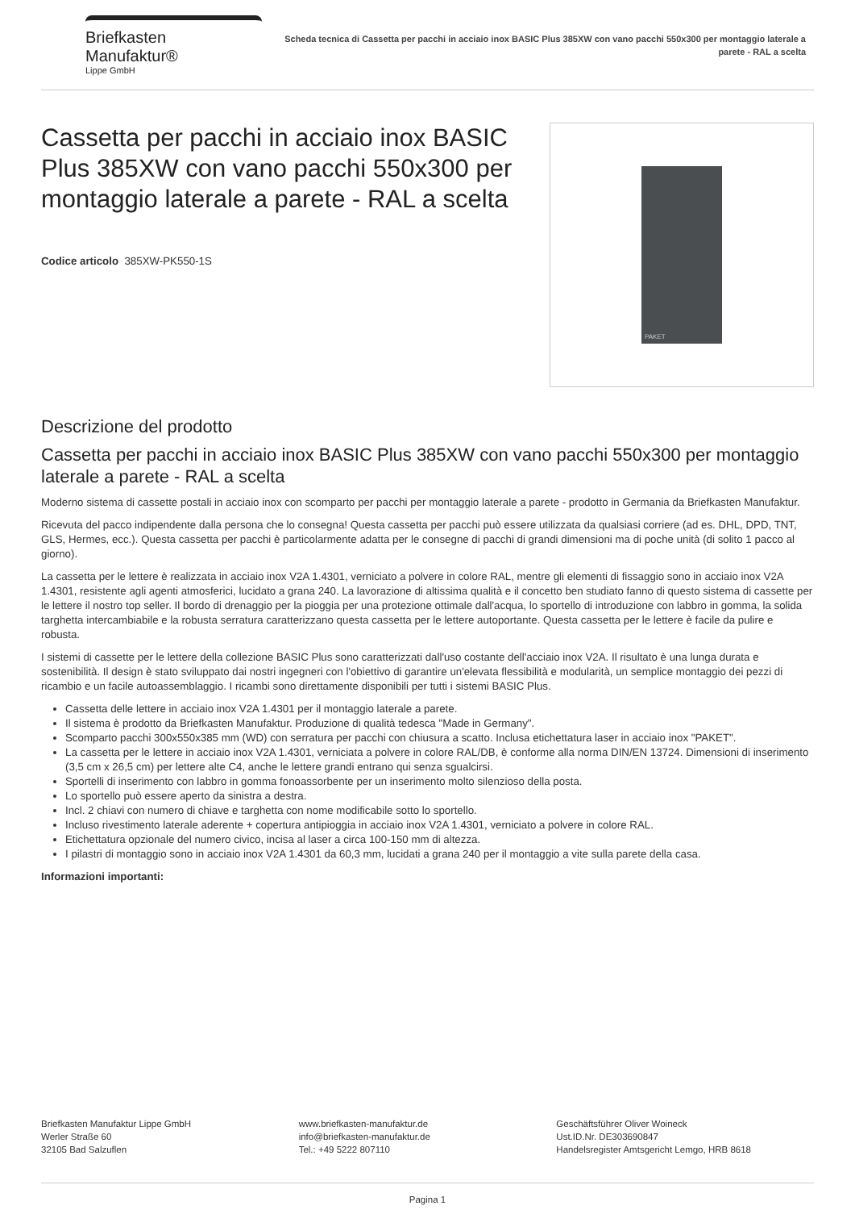Briefkasten Manufaktur®
Lippe GmbH
Scheda tecnica di Cassetta per pacchi in acciaio inox BASIC Plus 385XW con vano pacchi 550x300 per montaggio laterale a parete - RAL a scelta
Cassetta per pacchi in acciaio inox BASIC Plus 385XW con vano pacchi 550x300 per montaggio laterale a parete - RAL a scelta
Codice articolo 385XW-PK550-1S
PAKET
Descrizione del prodotto
Cassetta per pacchi in acciaio inox BASIC Plus 385XW con vano pacchi 550x300 per montaggio laterale a parete - RAL a scelta
Moderno sistema di cassette postali in acciaio inox con scomparto per pacchi per montaggio laterale a parete - prodotto in Germania da Briefkasten Manufaktur.
Ricevuta del pacco indipendente dalla persona che lo consegna! Questa cassetta per pacchi può essere utilizzata da qualsiasi corriere (ad es. DHL, DPD, TNT, GLS, Hermes, ecc.). Questa cassetta per pacchi è particolarmente adatta per le consegne di pacchi di grandi dimensioni ma di poche unità (di solito 1 pacco al giorno).
La cassetta per le lettere è realizzata in acciaio inox V2A 1.4301, verniciato a polvere in colore RAL, mentre gli elementi di fissaggio sono in acciaio inox V2A 1.4301, resistente agli agenti atmosferici, lucidato a grana 240. La lavorazione di altissima qualità e il concetto ben studiato fanno di questo sistema di cassette per le lettere il nostro top seller. Il bordo di drenaggio per la pioggia per una protezione ottimale dall'acqua, lo sportello di introduzione con labbro in gomma, la solida targhetta intercambiabile e la robusta serratura caratterizzano questa cassetta per le lettere autoportante. Questa cassetta per le lettere è facile da pulire e robusta.
I sistemi di cassette per le lettere della collezione BASIC Plus sono caratterizzati dall'uso costante dell'acciaio inox V2A. Il risultato è una lunga durata e sostenibilità. Il design è stato sviluppato dai nostri ingegneri con l'obiettivo di garantire un'elevata flessibilità e modularità, un semplice montaggio dei pezzi di ricambio e un facile autoassemblaggio. I ricambi sono direttamente disponibili per tutti i sistemi BASIC Plus.
Cassetta delle lettere in acciaio inox V2A 1.4301 per il montaggio laterale a parete.
Il sistema è prodotto da Briefkasten Manufaktur. Produzione di qualità tedesca "Made in Germany".
Scomparto pacchi 300x550x385 mm (WD) con serratura per pacchi con chiusura a scatto. Inclusa etichettatura laser in acciaio inox "PAKET".
La cassetta per le lettere in acciaio inox V2A 1.4301, verniciata a polvere in colore RAL/DB, è conforme alla norma DIN/EN 13724. Dimensioni di inserimento (3,5 cm x 26,5 cm) per lettere alte C4, anche le lettere grandi entrano qui senza sgualcirsi.
Sportelli di inserimento con labbro in gomma fonoassorbente per un inserimento molto silenzioso della posta.
Lo sportello può essere aperto da sinistra a destra.
Incl. 2 chiavi con numero di chiave e targhetta con nome modificabile sotto lo sportello.
Incluso rivestimento laterale aderente + copertura antipioggia in acciaio inox V2A 1.4301, verniciato a polvere in colore RAL.
Etichettatura opzionale del numero civico, incisa al laser a circa 100-150 mm di altezza.
I pilastri di montaggio sono in acciaio inox V2A 1.4301 da 60,3 mm, lucidati a grana 240 per il montaggio a vite sulla parete della casa.
Informazioni importanti:
Briefkasten Manufaktur Lippe GmbH
Werler Straße 60
32105 Bad Salzuflen
www.briefkasten-manufaktur.de
info@briefkasten-manufaktur.de
Tel.: +49 5222 807110
Geschäftsführer Oliver Woineck
Ust.ID.Nr. DE303690847
Handelsregister Amtsgericht Lemgo, HRB 8618
Pagina 1